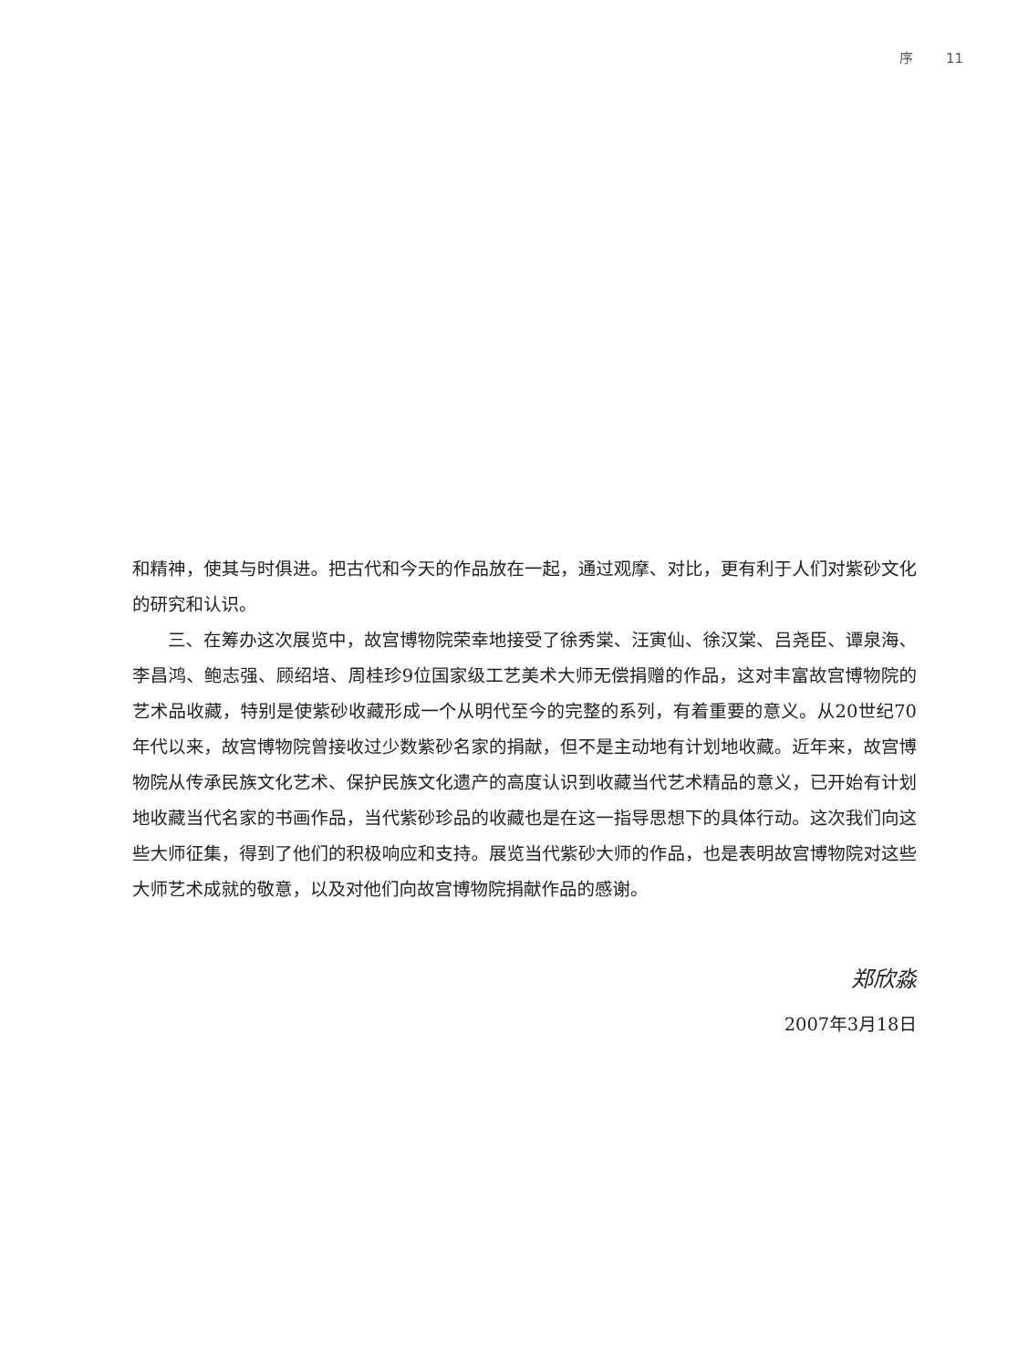序 11
和精神，使其与时俱进。把古代和今天的作品放在一起，通过观摩、对比，更有利于人们对紫砂文化的研究和认识。
三、在筹办这次展览中，故宫博物院荣幸地接受了徐秀棠、汪寅仙、徐汉棠、吕尧臣、谭泉海、李昌鸿、鲍志强、顾绍培、周桂珍9位国家级工艺美术大师无偿捐赠的作品，这对丰富故宫博物院的艺术品收藏，特别是使紫砂收藏形成一个从明代至今的完整的系列，有着重要的意义。从20世纪70年代以来，故宫博物院曾接收过少数紫砂名家的捐献，但不是主动地有计划地收藏。近年来，故宫博物院从传承民族文化艺术、保护民族文化遗产的高度认识到收藏当代艺术精品的意义，已开始有计划地收藏当代名家的书画作品，当代紫砂珍品的收藏也是在这一指导思想下的具体行动。这次我们向这些大师征集，得到了他们的积极响应和支持。展览当代紫砂大师的作品，也是表明故宫博物院对这些大师艺术成就的敬意，以及对他们向故宫博物院捐献作品的感谢。
郑欣淼
2007年3月18日